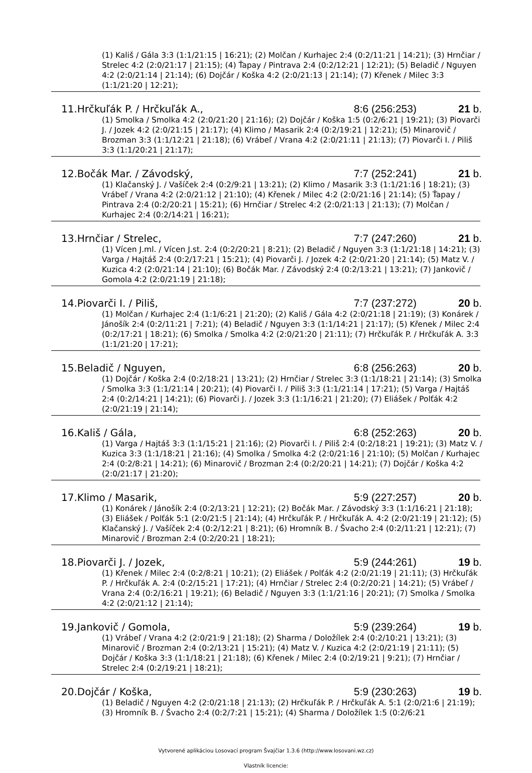(1) Kališ / Gála 3:3 (1:1/21:15 | 16:21); (2) Molčan / Kurhajec 2:4 (0:2/11:21 | 14:21); (3) Hrnčiar / Strelec 4:2 (2:0/21:17 | 21:15); (4) Ťapay / Pintrava 2:4 (0:2/12:21 | 12:21); (5) Beladič / Nguyen 4:2 (2:0/21:14 | 21:14); (6) Dojčár / Koška 4:2 (2:0/21:13 | 21:14); (7) Křenek / Milec 3:3 (1:1/21:20 | 12:21);
11.Hrčkuľák P. / Hrčkuľák A., 8:6 (256:253) 21 b.
(1) Smolka / Smolka 4:2 (2:0/21:20 | 21:16); (2) Dojčár / Koška 1:5 (0:2/6:21 | 19:21); (3) Piovarči J. / Jozek 4:2 (2:0/21:15 | 21:17); (4) Klimo / Masarik 2:4 (0:2/19:21 | 12:21); (5) Minarovič / Brozman 3:3 (1:1/12:21 | 21:18); (6) Vrábeľ / Vrana 4:2 (2:0/21:11 | 21:13); (7) Piovarči I. / Piliš 3:3 (1:1/20:21 | 21:17);
12.Bočák Mar. / Závodský, 7:7 (252:241) 21 b.
(1) Klačanský J. / Vašíček 2:4 (0:2/9:21 | 13:21); (2) Klimo / Masarik 3:3 (1:1/21:16 | 18:21); (3) Vrábeľ / Vrana 4:2 (2:0/21:12 | 21:10); (4) Křenek / Milec 4:2 (2:0/21:16 | 21:14); (5) Ťapay / Pintrava 2:4 (0:2/20:21 | 15:21); (6) Hrnčiar / Strelec 4:2 (2:0/21:13 | 21:13); (7) Molčan / Kurhajec 2:4 (0:2/14:21 | 16:21);
13.Hrnčiar / Strelec, 7:7 (247:260) 21 b.
(1) Vícen J.ml. / Vícen J.st. 2:4 (0:2/20:21 | 8:21); (2) Beladič / Nguyen 3:3 (1:1/21:18 | 14:21); (3) Varga / Hajtáš 2:4 (0:2/17:21 | 15:21); (4) Piovarči J. / Jozek 4:2 (2:0/21:20 | 21:14); (5) Matz V. / Kuzica 4:2 (2:0/21:14 | 21:10); (6) Bočák Mar. / Závodský 2:4 (0:2/13:21 | 13:21); (7) Jankovič / Gomola 4:2 (2:0/21:19 | 21:18);
14.Piovarči I. / Piliš, 7:7 (237:272) 20 b.
(1) Molčan / Kurhajec 2:4 (1:1/6:21 | 21:20); (2) Kališ / Gála 4:2 (2:0/21:18 | 21:19); (3) Konárek / Jánošík 2:4 (0:2/11:21 | 7:21); (4) Beladič / Nguyen 3:3 (1:1/14:21 | 21:17); (5) Křenek / Milec 2:4 (0:2/17:21 | 18:21); (6) Smolka / Smolka 4:2 (2:0/21:20 | 21:11); (7) Hrčkuľák P. / Hrčkuľák A. 3:3 (1:1/21:20 | 17:21);
15.Beladič / Nguyen, 6:8 (256:263) 20 b.
(1) Dojčár / Koška 2:4 (0:2/18:21 | 13:21); (2) Hrnčiar / Strelec 3:3 (1:1/18:21 | 21:14); (3) Smolka / Smolka 3:3 (1:1/21:14 | 20:21); (4) Piovarči I. / Piliš 3:3 (1:1/21:14 | 17:21); (5) Varga / Hajtáš 2:4 (0:2/14:21 | 14:21); (6) Piovarči J. / Jozek 3:3 (1:1/16:21 | 21:20); (7) Eliášek / Polťák 4:2 (2:0/21:19 | 21:14);
16.Kališ / Gála, 6:8 (252:263) 20 b.
(1) Varga / Hajtáš 3:3 (1:1/15:21 | 21:16); (2) Piovarči I. / Piliš 2:4 (0:2/18:21 | 19:21); (3) Matz V. / Kuzica 3:3 (1:1/18:21 | 21:16); (4) Smolka / Smolka 4:2 (2:0/21:16 | 21:10); (5) Molčan / Kurhajec 2:4 (0:2/8:21 | 14:21); (6) Minarovič / Brozman 2:4 (0:2/20:21 | 14:21); (7) Dojčár / Koška 4:2 (2:0/21:17 | 21:20);
17.Klimo / Masarik, 5:9 (227:257) 20 b.
(1) Konárek / Jánošík 2:4 (0:2/13:21 | 12:21); (2) Bočák Mar. / Závodský 3:3 (1:1/16:21 | 21:18); (3) Eliášek / Polťák 5:1 (2:0/21:5 | 21:14); (4) Hrčkuľák P. / Hrčkuľák A. 4:2 (2:0/21:19 | 21:12); (5) Klačanský J. / Vašíček 2:4 (0:2/12:21 | 8:21); (6) Hromník B. / Švacho 2:4 (0:2/11:21 | 12:21); (7) Minarovič / Brozman 2:4 (0:2/20:21 | 18:21);
18.Piovarči J. / Jozek, 5:9 (244:261) 19 b.
(1) Křenek / Milec 2:4 (0:2/8:21 | 10:21); (2) Eliášek / Polťák 4:2 (2:0/21:19 | 21:11); (3) Hrčkuľák P. / Hrčkuľák A. 2:4 (0:2/15:21 | 17:21); (4) Hrnčiar / Strelec 2:4 (0:2/20:21 | 14:21); (5) Vrábeľ / Vrana 2:4 (0:2/16:21 | 19:21); (6) Beladič / Nguyen 3:3 (1:1/21:16 | 20:21); (7) Smolka / Smolka 4:2 (2:0/21:12 | 21:14);
19.Jankovič / Gomola, 5:9 (239:264) 19 b.
(1) Vrábeľ / Vrana 4:2 (2:0/21:9 | 21:18); (2) Sharma / Doložílek 2:4 (0:2/10:21 | 13:21); (3) Minarovič / Brozman 2:4 (0:2/13:21 | 15:21); (4) Matz V. / Kuzica 4:2 (2:0/21:19 | 21:11); (5) Dojčár / Koška 3:3 (1:1/18:21 | 21:18); (6) Křenek / Milec 2:4 (0:2/19:21 | 9:21); (7) Hrnčiar / Strelec 2:4 (0:2/19:21 | 18:21);
20.Dojčár / Koška, 5:9 (230:263) 19 b.
(1) Beladič / Nguyen 4:2 (2:0/21:18 | 21:13); (2) Hrčkuľák P. / Hrčkuľák A. 5:1 (2:0/21:6 | 21:19); (3) Hromník B. / Švacho 2:4 (0:2/7:21 | 15:21); (4) Sharma / Doložílek 1:5 (0:2/6:21
Vytvorené aplikáciou Losovací program Švajčiar 1.3.6 (http://www.losovani.wz.cz)
Vlastník licencie: